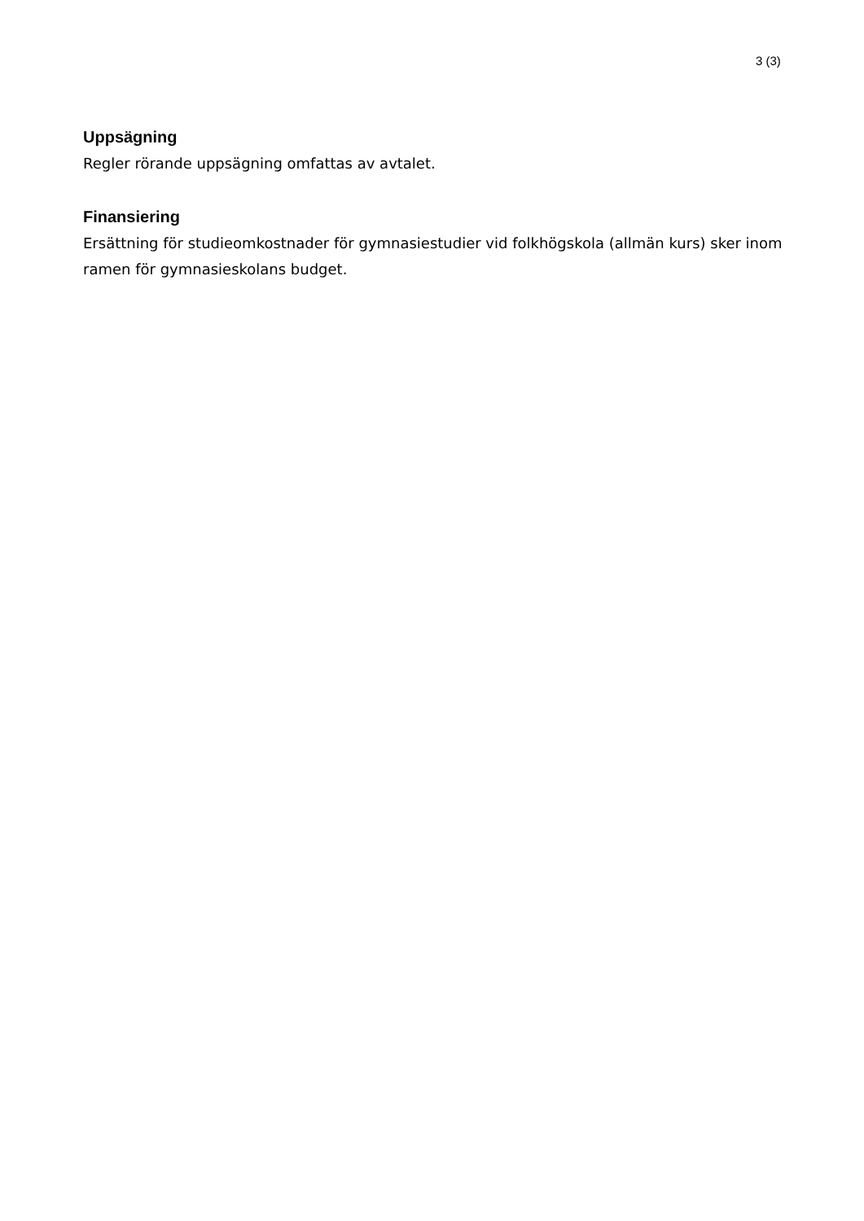3 (3)
Uppsägning
Regler rörande uppsägning omfattas av avtalet.
Finansiering
Ersättning för studieomkostnader för gymnasiestudier vid folkhögskola (allmän kurs) sker inom ramen för gymnasieskolans budget.